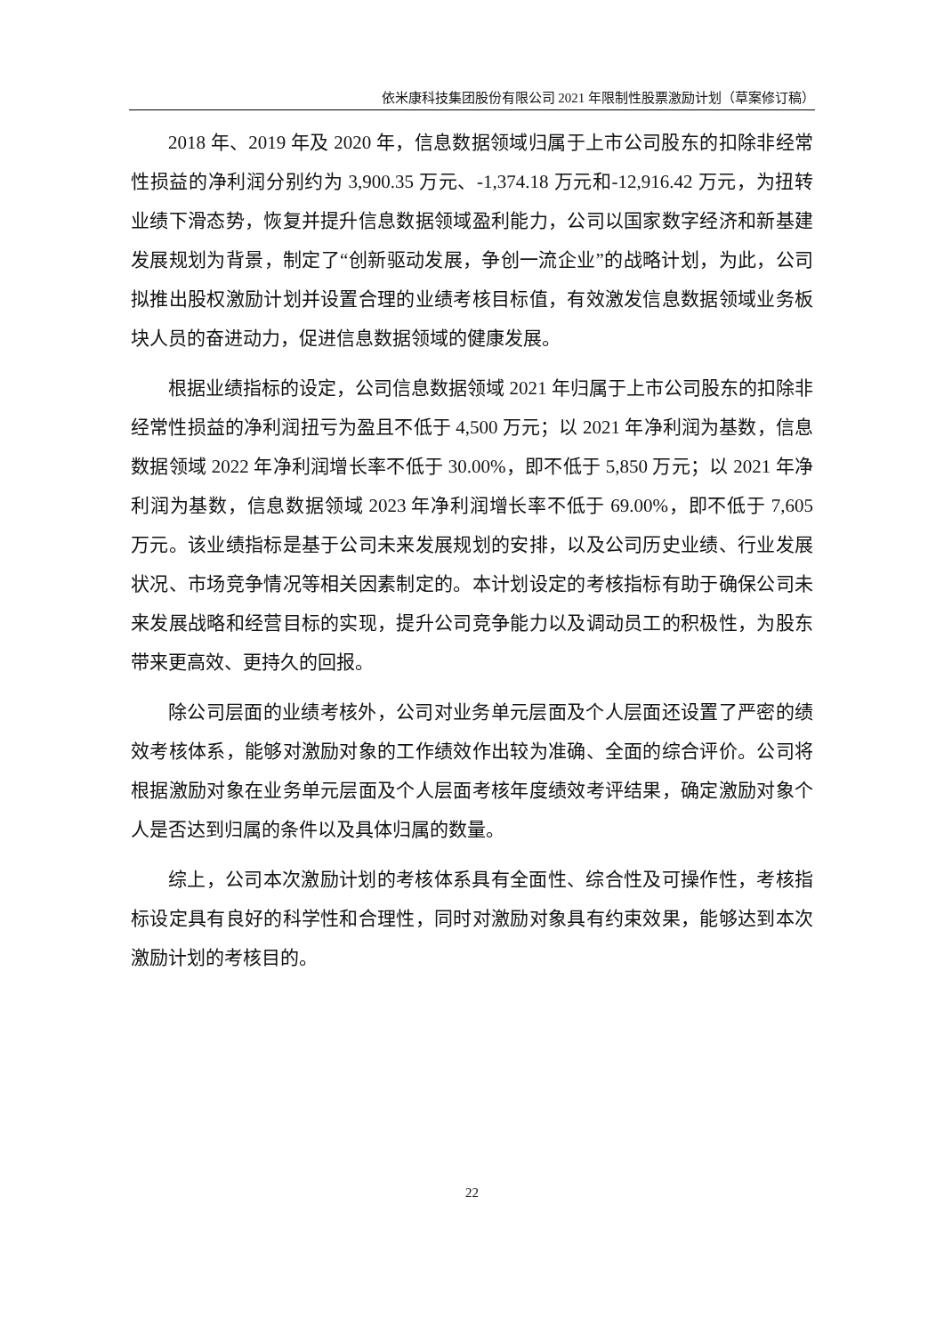依米康科技集团股份有限公司 2021 年限制性股票激励计划（草案修订稿）
2018 年、2019 年及 2020 年，信息数据领域归属于上市公司股东的扣除非经常性损益的净利润分别约为 3,900.35 万元、-1,374.18 万元和-12,916.42 万元，为扭转业绩下滑态势，恢复并提升信息数据领域盈利能力，公司以国家数字经济和新基建发展规划为背景，制定了“创新驱动发展，争创一流企业”的战略计划，为此，公司拟推出股权激励计划并设置合理的业绩考核目标值，有效激发信息数据领域业务板块人员的奋进动力，促进信息数据领域的健康发展。
根据业绩指标的设定，公司信息数据领域 2021 年归属于上市公司股东的扣除非经常性损益的净利润扭亏为盈且不低于 4,500 万元；以 2021 年净利润为基数，信息数据领域 2022 年净利润增长率不低于 30.00%，即不低于 5,850 万元；以 2021 年净利润为基数，信息数据领域 2023 年净利润增长率不低于 69.00%，即不低于 7,605 万元。该业绩指标是基于公司未来发展规划的安排，以及公司历史业绩、行业发展状况、市场竞争情况等相关因素制定的。本计划设定的考核指标有助于确保公司未来发展战略和经营目标的实现，提升公司竞争能力以及调动员工的积极性，为股东带来更高效、更持久的回报。
除公司层面的业绩考核外，公司对业务单元层面及个人层面还设置了严密的绩效考核体系，能够对激励对象的工作绩效作出较为准确、全面的综合评价。公司将根据激励对象在业务单元层面及个人层面考核年度绩效考评结果，确定激励对象个人是否达到归属的条件以及具体归属的数量。
综上，公司本次激励计划的考核体系具有全面性、综合性及可操作性，考核指标设定具有良好的科学性和合理性，同时对激励对象具有约束效果，能够达到本次激励计划的考核目的。
22